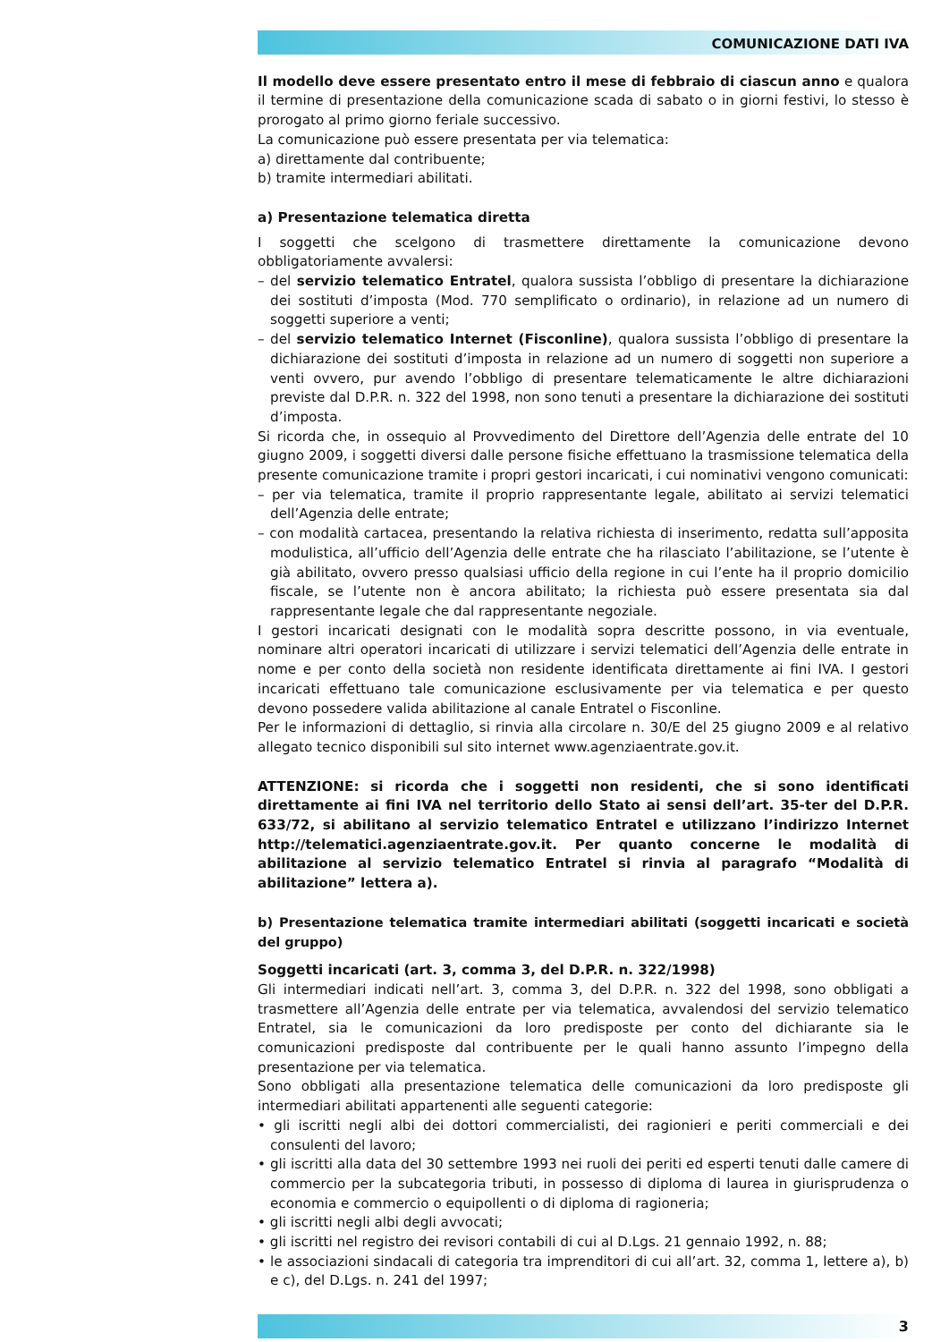COMUNICAZIONE DATI IVA
Il modello deve essere presentato entro il mese di febbraio di ciascun anno e qualora il termine di presentazione della comunicazione scada di sabato o in giorni festivi, lo stesso è prorogato al primo giorno feriale successivo.
La comunicazione può essere presentata per via telematica:
a) direttamente dal contribuente;
b) tramite intermediari abilitati.
a) Presentazione telematica diretta
I soggetti che scelgono di trasmettere direttamente la comunicazione devono obbligatoriamente avvalersi:
– del servizio telematico Entratel, qualora sussista l’obbligo di presentare la dichiarazione dei sostituti d’imposta (Mod. 770 semplificato o ordinario), in relazione ad un numero di soggetti superiore a venti;
– del servizio telematico Internet (Fisconline), qualora sussista l’obbligo di presentare la dichiarazione dei sostituti d’imposta in relazione ad un numero di soggetti non superiore a venti ovvero, pur avendo l’obbligo di presentare telematicamente le altre dichiarazioni previste dal D.P.R. n. 322 del 1998, non sono tenuti a presentare la dichiarazione dei sostituti d’imposta.
Si ricorda che, in ossequio al Provvedimento del Direttore dell’Agenzia delle entrate del 10 giugno 2009, i soggetti diversi dalle persone fisiche effettuano la trasmissione telematica della presente comunicazione tramite i propri gestori incaricati, i cui nominativi vengono comunicati:
– per via telematica, tramite il proprio rappresentante legale, abilitato ai servizi telematici dell’Agenzia delle entrate;
– con modalità cartacea, presentando la relativa richiesta di inserimento, redatta sull’apposita modulistica, all’ufficio dell’Agenzia delle entrate che ha rilasciato l’abilitazione, se l’utente è già abilitato, ovvero presso qualsiasi ufficio della regione in cui l’ente ha il proprio domicilio fiscale, se l’utente non è ancora abilitato; la richiesta può essere presentata sia dal rappresentante legale che dal rappresentante negoziale.
I gestori incaricati designati con le modalità sopra descritte possono, in via eventuale, nominare altri operatori incaricati di utilizzare i servizi telematici dell’Agenzia delle entrate in nome e per conto della società non residente identificata direttamente ai fini IVA. I gestori incaricati effettuano tale comunicazione esclusivamente per via telematica e per questo devono possedere valida abilitazione al canale Entratel o Fisconline.
Per le informazioni di dettaglio, si rinvia alla circolare n. 30/E del 25 giugno 2009 e al relativo allegato tecnico disponibili sul sito internet www.agenziaentrate.gov.it.
ATTENZIONE: si ricorda che i soggetti non residenti, che si sono identificati direttamente ai fini IVA nel territorio dello Stato ai sensi dell’art. 35-ter del D.P.R. 633/72, si abilitano al servizio telematico Entratel e utilizzano l’indirizzo Internet http://telematici.agenziaentrate.gov.it. Per quanto concerne le modalità di abilitazione al servizio telematico Entratel si rinvia al paragrafo “Modalità di abilitazione” lettera a).
b) Presentazione telematica tramite intermediari abilitati (soggetti incaricati e società del gruppo)
Soggetti incaricati (art. 3, comma 3, del D.P.R. n. 322/1998)
Gli intermediari indicati nell’art. 3, comma 3, del D.P.R. n. 322 del 1998, sono obbligati a trasmettere all’Agenzia delle entrate per via telematica, avvalendosi del servizio telematico Entratel, sia le comunicazioni da loro predisposte per conto del dichiarante sia le comunicazioni predisposte dal contribuente per le quali hanno assunto l’impegno della presentazione per via telematica.
Sono obbligati alla presentazione telematica delle comunicazioni da loro predisposte gli intermediari abilitati appartenenti alle seguenti categorie:
• gli iscritti negli albi dei dottori commercialisti, dei ragionieri e periti commerciali e dei consulenti del lavoro;
• gli iscritti alla data del 30 settembre 1993 nei ruoli dei periti ed esperti tenuti dalle camere di commercio per la subcategoria tributi, in possesso di diploma di laurea in giurisprudenza o economia e commercio o equipollenti o di diploma di ragioneria;
• gli iscritti negli albi degli avvocati;
• gli iscritti nel registro dei revisori contabili di cui al D.Lgs. 21 gennaio 1992, n. 88;
• le associazioni sindacali di categoria tra imprenditori di cui all’art. 32, comma 1, lettere a), b) e c), del D.Lgs. n. 241 del 1997;
3